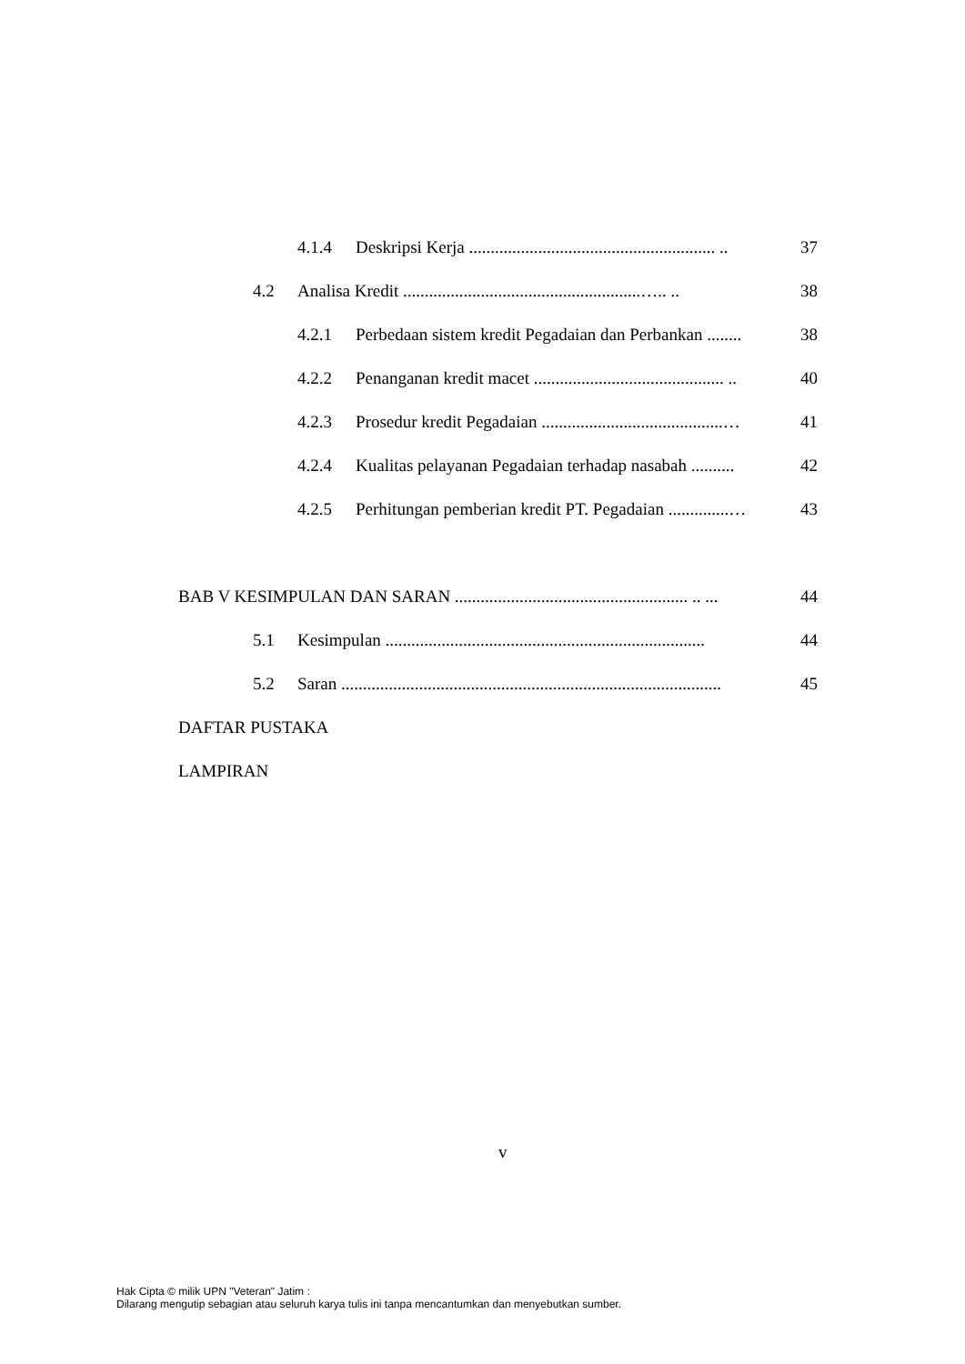4.1.4 Deskripsi Kerja ......................................................... .. 37
4.2 Analisa Kredit .......................................................….. .. 38
4.2.1 Perbedaan sistem kredit Pegadaian dan Perbankan ........ 38
4.2.2 Penanganan kredit macet ............................................ .. 40
4.2.3 Prosedur kredit Pegadaian ..........................................… 41
4.2.4 Kualitas pelayanan Pegadaian terhadap nasabah .......... 42
4.2.5 Perhitungan pemberian kredit PT. Pegadaian ..............… 43
BAB V KESIMPULAN DAN SARAN ...................................................... .. ... 44
5.1 Kesimpulan .......................................................................... 44
5.2 Saran ........................................................................................ 45
DAFTAR PUSTAKA
LAMPIRAN
v
Hak Cipta © milik UPN "Veteran" Jatim :
Dilarang mengutip sebagian atau seluruh karya tulis ini tanpa mencantumkan dan menyebutkan sumber.